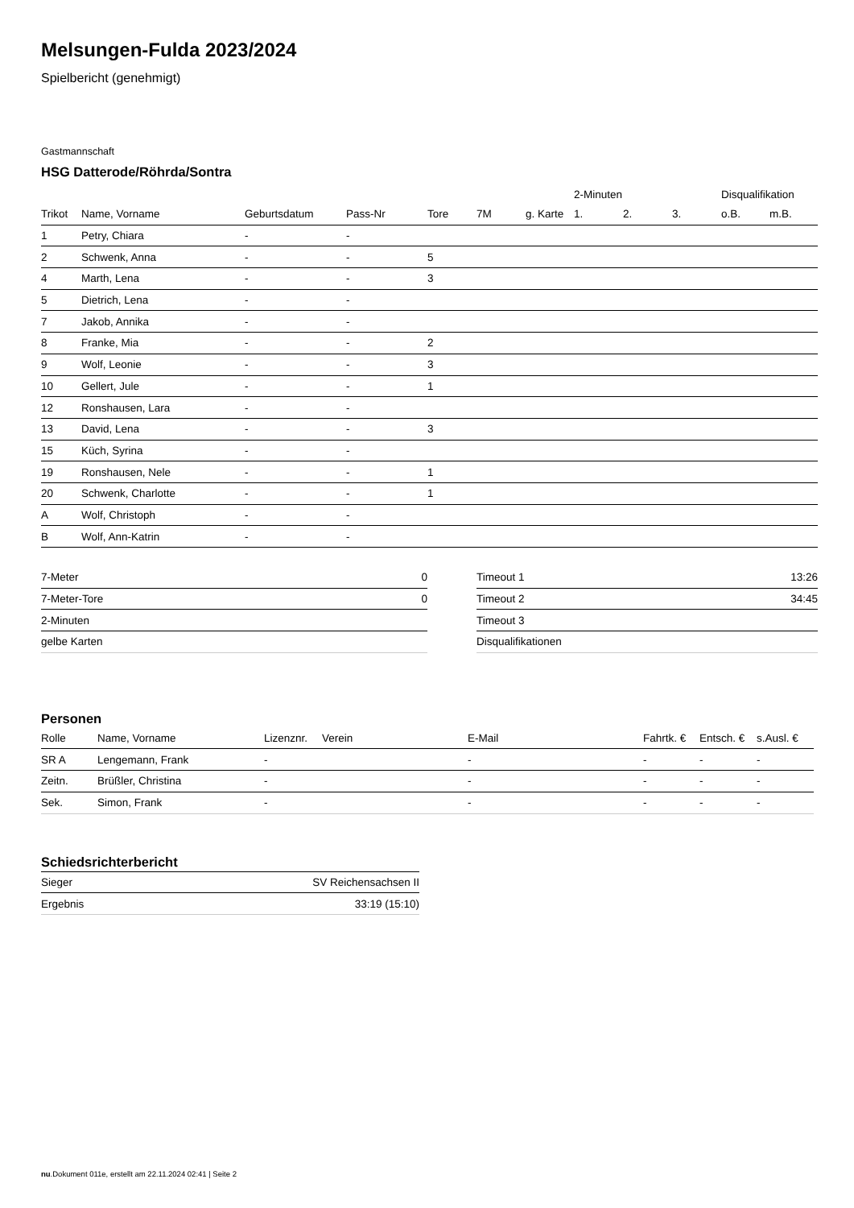Melsungen-Fulda 2023/2024
Spielbericht (genehmigt)
Gastmannschaft
HSG Datterode/Röhrda/Sontra
| | | | | | | | 2-Minuten | | | Disqualifikation | |
| --- | --- | --- | --- | --- | --- | --- | --- | --- | --- | --- | --- |
| Trikot | Name, Vorname | Geburtsdatum | Pass-Nr | Tore | 7M | g. Karte | 1. | 2. | 3. | o.B. | m.B. |
| 1 | Petry, Chiara | - | - | | | | | | | | |
| 2 | Schwenk, Anna | - | - | 5 | | | | | | | |
| 4 | Marth, Lena | - | - | 3 | | | | | | | |
| 5 | Dietrich, Lena | - | - | | | | | | | | |
| 7 | Jakob, Annika | - | - | | | | | | | | |
| 8 | Franke, Mia | - | - | 2 | | | | | | | |
| 9 | Wolf, Leonie | - | - | 3 | | | | | | | |
| 10 | Gellert, Jule | - | - | 1 | | | | | | | |
| 12 | Ronshausen, Lara | - | - | | | | | | | | |
| 13 | David, Lena | - | - | 3 | | | | | | | |
| 15 | Küch, Syrina | - | - | | | | | | | | |
| 19 | Ronshausen, Nele | - | - | 1 | | | | | | | |
| 20 | Schwenk, Charlotte | - | - | 1 | | | | | | | |
| A | Wolf, Christoph | - | - | | | | | | | | |
| B | Wolf, Ann-Katrin | - | - | | | | | | | | |
| 7-Meter | 0 |
| 7-Meter-Tore | 0 |
| 2-Minuten | |
| gelbe Karten | |
| Timeout 1 | 13:26 |
| Timeout 2 | 34:45 |
| Timeout 3 | |
| Disqualifikationen | |
Personen
| Rolle | Name, Vorname | Lizenznr. | Verein | E-Mail | Fahrtk. € | Entsch. € | s.Ausl. € |
| --- | --- | --- | --- | --- | --- | --- | --- |
| SR A | Lengemann, Frank | - | | - | - | - | - |
| Zeitn. | Brüßler, Christina | - | | - | - | - | - |
| Sek. | Simon, Frank | - | | - | - | - | - |
Schiedsrichterbericht
| Sieger | SV Reichensachsen II |
| Ergebnis | 33:19 (15:10) |
nu.Dokument 011e, erstellt am 22.11.2024 02:41 | Seite 2